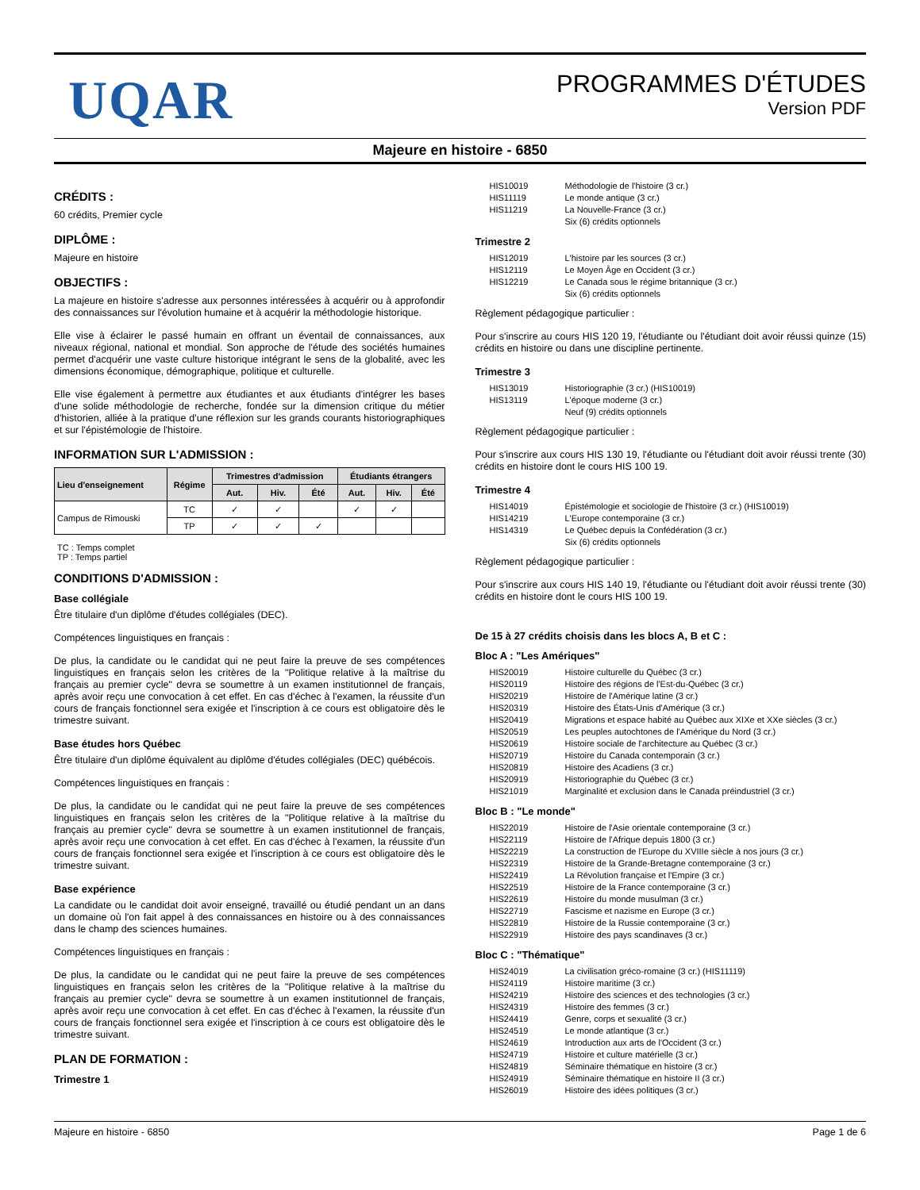UQAR
PROGRAMMES D'ÉTUDES
Version PDF
Majeure en histoire - 6850
CRÉDITS :
60 crédits, Premier cycle
DIPLÔME :
Majeure en histoire
OBJECTIFS :
La majeure en histoire s'adresse aux personnes intéressées à acquérir ou à approfondir des connaissances sur l'évolution humaine et à acquérir la méthodologie historique.
Elle vise à éclairer le passé humain en offrant un éventail de connaissances, aux niveaux régional, national et mondial. Son approche de l'étude des sociétés humaines permet d'acquérir une vaste culture historique intégrant le sens de la globalité, avec les dimensions économique, démographique, politique et culturelle.
Elle vise également à permettre aux étudiantes et aux étudiants d'intégrer les bases d'une solide méthodologie de recherche, fondée sur la dimension critique du métier d'historien, alliée à la pratique d'une réflexion sur les grands courants historiographiques et sur l'épistémologie de l'histoire.
INFORMATION SUR L'ADMISSION :
| Lieu d'enseignement | Régime | Trimestres d'admission | | | Étudiants étrangers | | |
| --- | --- | --- | --- | --- | --- | --- | --- |
| | | Aut. | Hiv. | Été | Aut. | Hiv. | Été |
| Campus de Rimouski | TC | ✓ | ✓ | | ✓ | ✓ | |
| | TP | ✓ | ✓ | ✓ | | | |
TC : Temps complet
TP : Temps partiel
CONDITIONS D'ADMISSION :
Base collégiale
Être titulaire d'un diplôme d'études collégiales (DEC).
Compétences linguistiques en français :
De plus, la candidate ou le candidat qui ne peut faire la preuve de ses compétences linguistiques en français selon les critères de la "Politique relative à la maîtrise du français au premier cycle" devra se soumettre à un examen institutionnel de français, après avoir reçu une convocation à cet effet. En cas d'échec à l'examen, la réussite d'un cours de français fonctionnel sera exigée et l'inscription à ce cours est obligatoire dès le trimestre suivant.
Base études hors Québec
Être titulaire d'un diplôme équivalent au diplôme d'études collégiales (DEC) québécois.
Compétences linguistiques en français :
De plus, la candidate ou le candidat qui ne peut faire la preuve de ses compétences linguistiques en français selon les critères de la "Politique relative à la maîtrise du français au premier cycle" devra se soumettre à un examen institutionnel de français, après avoir reçu une convocation à cet effet. En cas d'échec à l'examen, la réussite d'un cours de français fonctionnel sera exigée et l'inscription à ce cours est obligatoire dès le trimestre suivant.
Base expérience
La candidate ou le candidat doit avoir enseigné, travaillé ou étudié pendant un an dans un domaine où l'on fait appel à des connaissances en histoire ou à des connaissances dans le champ des sciences humaines.
Compétences linguistiques en français :
De plus, la candidate ou le candidat qui ne peut faire la preuve de ses compétences linguistiques en français selon les critères de la "Politique relative à la maîtrise du français au premier cycle" devra se soumettre à un examen institutionnel de français, après avoir reçu une convocation à cet effet. En cas d'échec à l'examen, la réussite d'un cours de français fonctionnel sera exigée et l'inscription à ce cours est obligatoire dès le trimestre suivant.
PLAN DE FORMATION :
Trimestre 1
HIS10019 Méthodologie de l'histoire (3 cr.) HIS11119 Le monde antique (3 cr.) HIS11219 La Nouvelle-France (3 cr.) Six (6) crédits optionnels
Trimestre 2
HIS12019 L'histoire par les sources (3 cr.) HIS12119 Le Moyen Âge en Occident (3 cr.) HIS12219 Le Canada sous le régime britannique (3 cr.) Six (6) crédits optionnels
Règlement pédagogique particulier :
Pour s'inscrire au cours HIS 120 19, l'étudiante ou l'étudiant doit avoir réussi quinze (15) crédits en histoire ou dans une discipline pertinente.
Trimestre 3
HIS13019 Historiographie (3 cr.) (HIS10019) HIS13119 L'époque moderne (3 cr.) Neuf (9) crédits optionnels
Règlement pédagogique particulier :
Pour s'inscrire aux cours HIS 130 19, l'étudiante ou l'étudiant doit avoir réussi trente (30) crédits en histoire dont le cours HIS 100 19.
Trimestre 4
HIS14019 Épistémologie et sociologie de l'histoire (3 cr.) (HIS10019) HIS14219 L'Europe contemporaine (3 cr.) HIS14319 Le Québec depuis la Confédération (3 cr.) Six (6) crédits optionnels
Règlement pédagogique particulier :
Pour s'inscrire aux cours HIS 140 19, l'étudiante ou l'étudiant doit avoir réussi trente (30) crédits en histoire dont le cours HIS 100 19.
De 15 à 27 crédits choisis dans les blocs A, B et C :
Bloc A : "Les Amériques"
HIS20019 Histoire culturelle du Québec (3 cr.) HIS20119 Histoire des régions de l'Est-du-Québec (3 cr.) HIS20219 Histoire de l'Amérique latine (3 cr.) HIS20319 Histoire des États-Unis d'Amérique (3 cr.) HIS20419 Migrations et espace habité au Québec aux XIXe et XXe siècles (3 cr.) HIS20519 Les peuples autochtones de l'Amérique du Nord (3 cr.) HIS20619 Histoire sociale de l'architecture au Québec (3 cr.) HIS20719 Histoire du Canada contemporain (3 cr.) HIS20819 Histoire des Acadiens (3 cr.) HIS20919 Historiographie du Québec (3 cr.) HIS21019 Marginalité et exclusion dans le Canada préindustriel (3 cr.)
Bloc B : "Le monde"
HIS22019 Histoire de l'Asie orientale contemporaine (3 cr.) HIS22119 Histoire de l'Afrique depuis 1800 (3 cr.) HIS22219 La construction de l'Europe du XVIIIe siècle à nos jours (3 cr.) HIS22319 Histoire de la Grande-Bretagne contemporaine (3 cr.) HIS22419 La Révolution française et l'Empire (3 cr.) HIS22519 Histoire de la France contemporaine (3 cr.) HIS22619 Histoire du monde musulman (3 cr.) HIS22719 Fascisme et nazisme en Europe (3 cr.) HIS22819 Histoire de la Russie contemporaine (3 cr.) HIS22919 Histoire des pays scandinaves (3 cr.)
Bloc C : "Thématique"
HIS24019 La civilisation gréco-romaine (3 cr.) (HIS11119) HIS24119 Histoire maritime (3 cr.) HIS24219 Histoire des sciences et des technologies (3 cr.) HIS24319 Histoire des femmes (3 cr.) HIS24419 Genre, corps et sexualité (3 cr.) HIS24519 Le monde atlantique (3 cr.) HIS24619 Introduction aux arts de l'Occident (3 cr.) HIS24719 Histoire et culture matérielle (3 cr.) HIS24819 Séminaire thématique en histoire (3 cr.) HIS24919 Séminaire thématique en histoire II (3 cr.) HIS26019 Histoire des idées politiques (3 cr.)
Majeure en histoire - 6850 Page 1 de 6